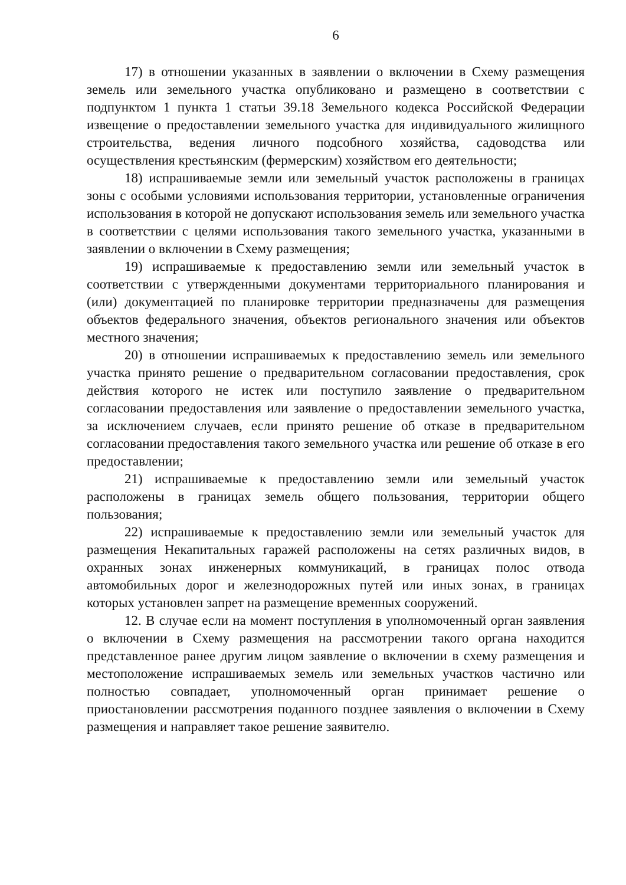6
17) в отношении указанных в заявлении о включении в Схему размещения земель или земельного участка опубликовано и размещено в соответствии с подпунктом 1 пункта 1 статьи 39.18 Земельного кодекса Российской Федерации извещение о предоставлении земельного участка для индивидуального жилищного строительства, ведения личного подсобного хозяйства, садоводства или осуществления крестьянским (фермерским) хозяйством его деятельности;
18) испрашиваемые земли или земельный участок расположены в границах зоны с особыми условиями использования территории, установленные ограничения использования в которой не допускают использования земель или земельного участка в соответствии с целями использования такого земельного участка, указанными в заявлении о включении в Схему размещения;
19) испрашиваемые к предоставлению земли или земельный участок в соответствии с утвержденными документами территориального планирования и (или) документацией по планировке территории предназначены для размещения объектов федерального значения, объектов регионального значения или объектов местного значения;
20) в отношении испрашиваемых к предоставлению земель или земельного участка принято решение о предварительном согласовании предоставления, срок действия которого не истек или поступило заявление о предварительном согласовании предоставления или заявление о предоставлении земельного участка, за исключением случаев, если принято решение об отказе в предварительном согласовании предоставления такого земельного участка или решение об отказе в его предоставлении;
21) испрашиваемые к предоставлению земли или земельный участок расположены в границах земель общего пользования, территории общего пользования;
22) испрашиваемые к предоставлению земли или земельный участок для размещения Некапитальных гаражей расположены на сетях различных видов, в охранных зонах инженерных коммуникаций, в границах полос отвода автомобильных дорог и железнодорожных путей или иных зонах, в границах которых установлен запрет на размещение временных сооружений.
12. В случае если на момент поступления в уполномоченный орган заявления о включении в Схему размещения на рассмотрении такого органа находится представленное ранее другим лицом заявление о включении в схему размещения и местоположение испрашиваемых земель или земельных участков частично или полностью совпадает, уполномоченный орган принимает решение о приостановлении рассмотрения поданного позднее заявления о включении в Схему размещения и направляет такое решение заявителю.